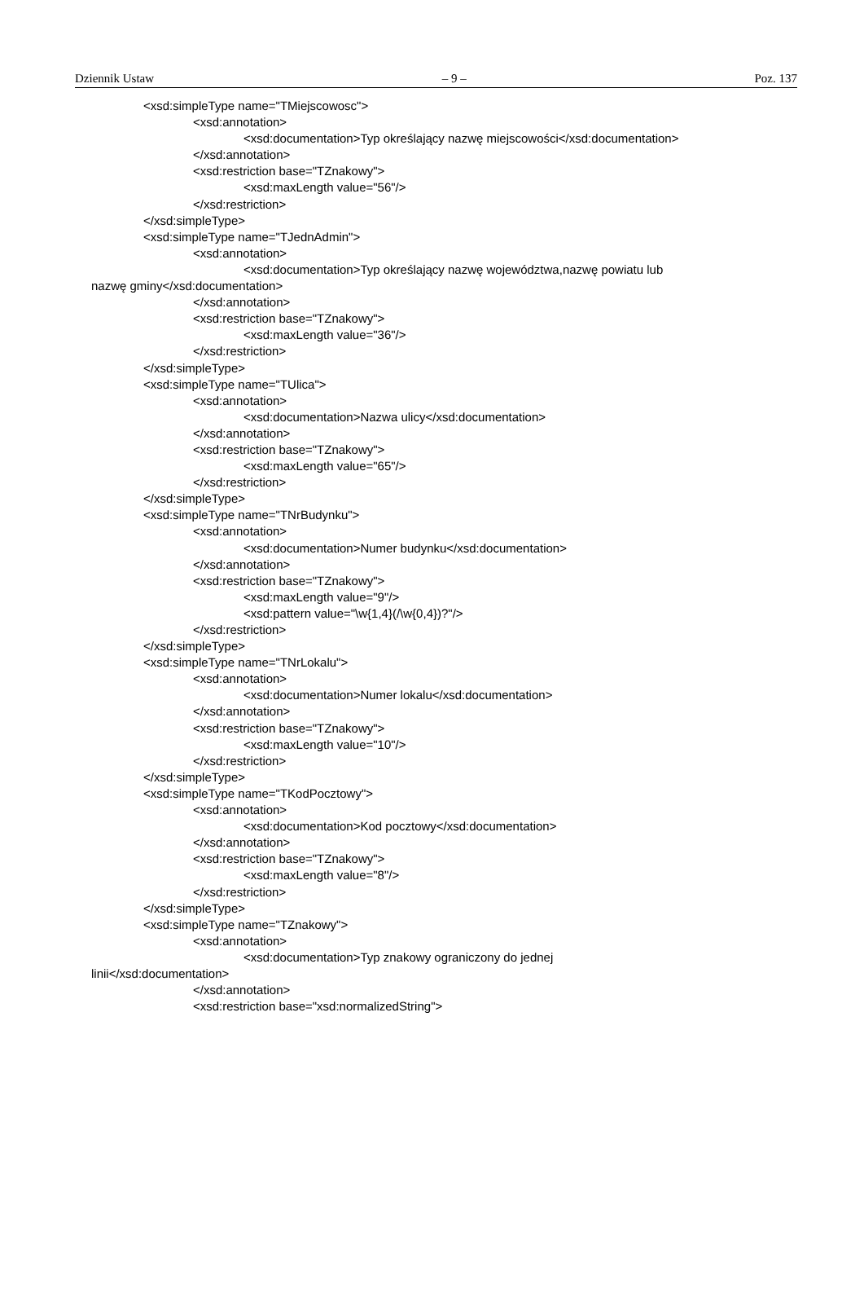Dziennik Ustaw – 9 – Poz. 137
<xsd:simpleType name="TMiejscowosc">
<xsd:annotation>
<xsd:documentation>Typ określający nazwę miejscowości</xsd:documentation>
</xsd:annotation>
<xsd:restriction base="TZnakowy">
<xsd:maxLength value="56"/>
</xsd:restriction>
</xsd:simpleType>
<xsd:simpleType name="TJednAdmin">
<xsd:annotation>
<xsd:documentation>Typ określający nazwę województwa,nazwę powiatu lub
nazwę gminy</xsd:documentation>
</xsd:annotation>
<xsd:restriction base="TZnakowy">
<xsd:maxLength value="36"/>
</xsd:restriction>
</xsd:simpleType>
<xsd:simpleType name="TUlica">
<xsd:annotation>
<xsd:documentation>Nazwa ulicy</xsd:documentation>
</xsd:annotation>
<xsd:restriction base="TZnakowy">
<xsd:maxLength value="65"/>
</xsd:restriction>
</xsd:simpleType>
<xsd:simpleType name="TNrBudynku">
<xsd:annotation>
<xsd:documentation>Numer budynku</xsd:documentation>
</xsd:annotation>
<xsd:restriction base="TZnakowy">
<xsd:maxLength value="9"/>
<xsd:pattern value="\w{1,4}(/\w{0,4})?"/>
</xsd:restriction>
</xsd:simpleType>
<xsd:simpleType name="TNrLokalu">
<xsd:annotation>
<xsd:documentation>Numer lokalu</xsd:documentation>
</xsd:annotation>
<xsd:restriction base="TZnakowy">
<xsd:maxLength value="10"/>
</xsd:restriction>
</xsd:simpleType>
<xsd:simpleType name="TKodPocztowy">
<xsd:annotation>
<xsd:documentation>Kod pocztowy</xsd:documentation>
</xsd:annotation>
<xsd:restriction base="TZnakowy">
<xsd:maxLength value="8"/>
</xsd:restriction>
</xsd:simpleType>
<xsd:simpleType name="TZnakowy">
<xsd:annotation>
<xsd:documentation>Typ znakowy ograniczony do jednej
linii</xsd:documentation>
</xsd:annotation>
<xsd:restriction base="xsd:normalizedString">